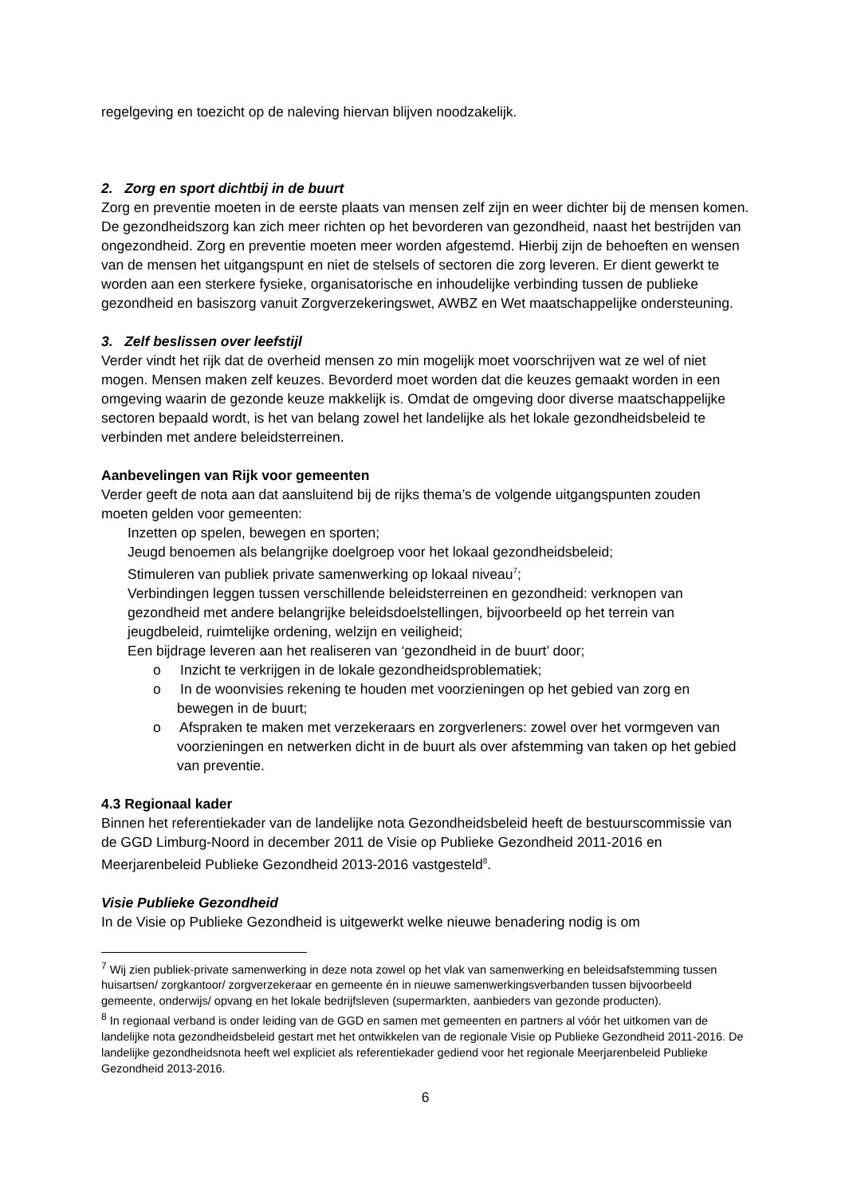regelgeving en toezicht op de naleving hiervan blijven noodzakelijk.
2. Zorg en sport dichtbij in de buurt
Zorg en preventie moeten in de eerste plaats van mensen zelf zijn en weer dichter bij de mensen komen. De gezondheidszorg kan zich meer richten op het bevorderen van gezondheid, naast het bestrijden van ongezondheid. Zorg en preventie moeten meer worden afgestemd. Hierbij zijn de behoeften en wensen van de mensen het uitgangspunt en niet de stelsels of sectoren die zorg leveren. Er dient gewerkt te worden aan een sterkere fysieke, organisatorische en inhoudelijke verbinding tussen de publieke gezondheid en basiszorg vanuit Zorgverzekeringswet, AWBZ en Wet maatschappelijke ondersteuning.
3. Zelf beslissen over leefstijl
Verder vindt het rijk dat de overheid mensen zo min mogelijk moet voorschrijven wat ze wel of niet mogen. Mensen maken zelf keuzes. Bevorderd moet worden dat die keuzes gemaakt worden in een omgeving waarin de gezonde keuze makkelijk is. Omdat de omgeving door diverse maatschappelijke sectoren bepaald wordt, is het van belang zowel het landelijke als het lokale gezondheidsbeleid te verbinden met andere beleidsterreinen.
Aanbevelingen van Rijk voor gemeenten
Verder geeft de nota aan dat aansluitend bij de rijks thema’s de volgende uitgangspunten zouden moeten gelden voor gemeenten:
Inzetten op spelen, bewegen en sporten;
Jeugd benoemen als belangrijke doelgroep voor het lokaal gezondheidsbeleid;
Stimuleren van publiek private samenwerking op lokaal niveau<sup>7</sup>;
Verbindingen leggen tussen verschillende beleidsterreinen en gezondheid: verknopen van gezondheid met andere belangrijke beleidsdoelstellingen, bijvoorbeeld op het terrein van jeugdbeleid, ruimtelijke ordening, welzijn en veiligheid;
Een bijdrage leveren aan het realiseren van ‘gezondheid in de buurt’ door;
o Inzicht te verkrijgen in de lokale gezondheidsproblematiek;
o In de woonvisies rekening te houden met voorzieningen op het gebied van zorg en bewegen in de buurt;
o Afspraken te maken met verzekeraars en zorgverleners: zowel over het vormgeven van voorzieningen en netwerken dicht in de buurt als over afstemming van taken op het gebied van preventie.
4.3 Regionaal kader
Binnen het referentiekader van de landelijke nota Gezondheidsbeleid heeft de bestuurscommissie van de GGD Limburg-Noord in december 2011 de Visie op Publieke Gezondheid 2011-2016 en Meerjarenbeleid Publieke Gezondheid 2013-2016 vastgesteld<sup>8</sup>.
Visie Publieke Gezondheid
In de Visie op Publieke Gezondheid is uitgewerkt welke nieuwe benadering nodig is om
<sup>7</sup> Wij zien publiek-private samenwerking in deze nota zowel op het vlak van samenwerking en beleidsafstemming tussen huisartsen/ zorgkantoor/ zorgverzekeraar en gemeente én in nieuwe samenwerkingsverbanden tussen bijvoorbeeld gemeente, onderwijs/ opvang en het lokale bedrijfsleven (supermarkten, aanbieders van gezonde producten).
<sup>8</sup> In regionaal verband is onder leiding van de GGD en samen met gemeenten en partners al vóór het uitkomen van de landelijke nota gezondheidsbeleid gestart met het ontwikkelen van de regionale Visie op Publieke Gezondheid 2011-2016. De landelijke gezondheidsnota heeft wel expliciet als referentiekader gediend voor het regionale Meerjarenbeleid Publieke Gezondheid 2013-2016.
6